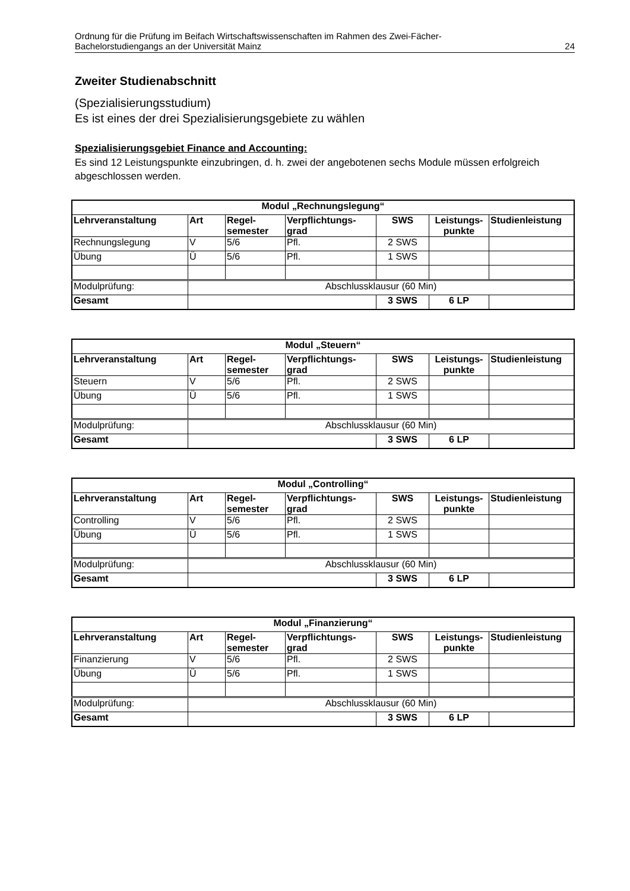Ordnung für die Prüfung im Beifach Wirtschaftswissenschaften im Rahmen des Zwei-Fächer-
Bachelorstudiengangs an der Universität Mainz
24
Zweiter Studienabschnitt
(Spezialisierungsstudium)
Es ist eines der drei Spezialisierungsgebiete zu wählen
Spezialisierungsgebiet Finance and Accounting:
Es sind 12 Leistungspunkte einzubringen, d. h. zwei der angebotenen sechs Module müssen erfolgreich abgeschlossen werden.
| Modul „Rechnungslegung“ | | | | | | |
| --- | --- | --- | --- | --- | --- | --- |
| Lehrveranstaltung | Art | Regel- semester | Verpflichtungs- grad | SWS | Leistungs- punkte | Studienleistung |
| Rechnungslegung | V | 5/6 | Pfl. | 2 SWS | | |
| Übung | Ü | 5/6 | Pfl. | 1 SWS | | |
| Modulprüfung: | Abschlussklausur (60 Min) | | | | | |
| Gesamt | | | | 3 SWS | 6 LP | |
| Modul „Steuern“ | | | | | | |
| --- | --- | --- | --- | --- | --- | --- |
| Lehrveranstaltung | Art | Regel- semester | Verpflichtungs- grad | SWS | Leistungs- punkte | Studienleistung |
| Steuern | V | 5/6 | Pfl. | 2 SWS | | |
| Übung | Ü | 5/6 | Pfl. | 1 SWS | | |
| Modulprüfung: | Abschlussklausur (60 Min) | | | | | |
| Gesamt | | | | 3 SWS | 6 LP | |
| Modul „Controlling“ | | | | | | |
| --- | --- | --- | --- | --- | --- | --- |
| Lehrveranstaltung | Art | Regel- semester | Verpflichtungs- grad | SWS | Leistungs- punkte | Studienleistung |
| Controlling | V | 5/6 | Pfl. | 2 SWS | | |
| Übung | Ü | 5/6 | Pfl. | 1 SWS | | |
| Modulprüfung: | Abschlussklausur (60 Min) | | | | | |
| Gesamt | | | | 3 SWS | 6 LP | |
| Modul „Finanzierung“ | | | | | | |
| --- | --- | --- | --- | --- | --- | --- |
| Lehrveranstaltung | Art | Regel- semester | Verpflichtungs- grad | SWS | Leistungs- punkte | Studienleistung |
| Finanzierung | V | 5/6 | Pfl. | 2 SWS | | |
| Übung | Ü | 5/6 | Pfl. | 1 SWS | | |
| Modulprüfung: | Abschlussklausur (60 Min) | | | | | |
| Gesamt | | | | 3 SWS | 6 LP | |